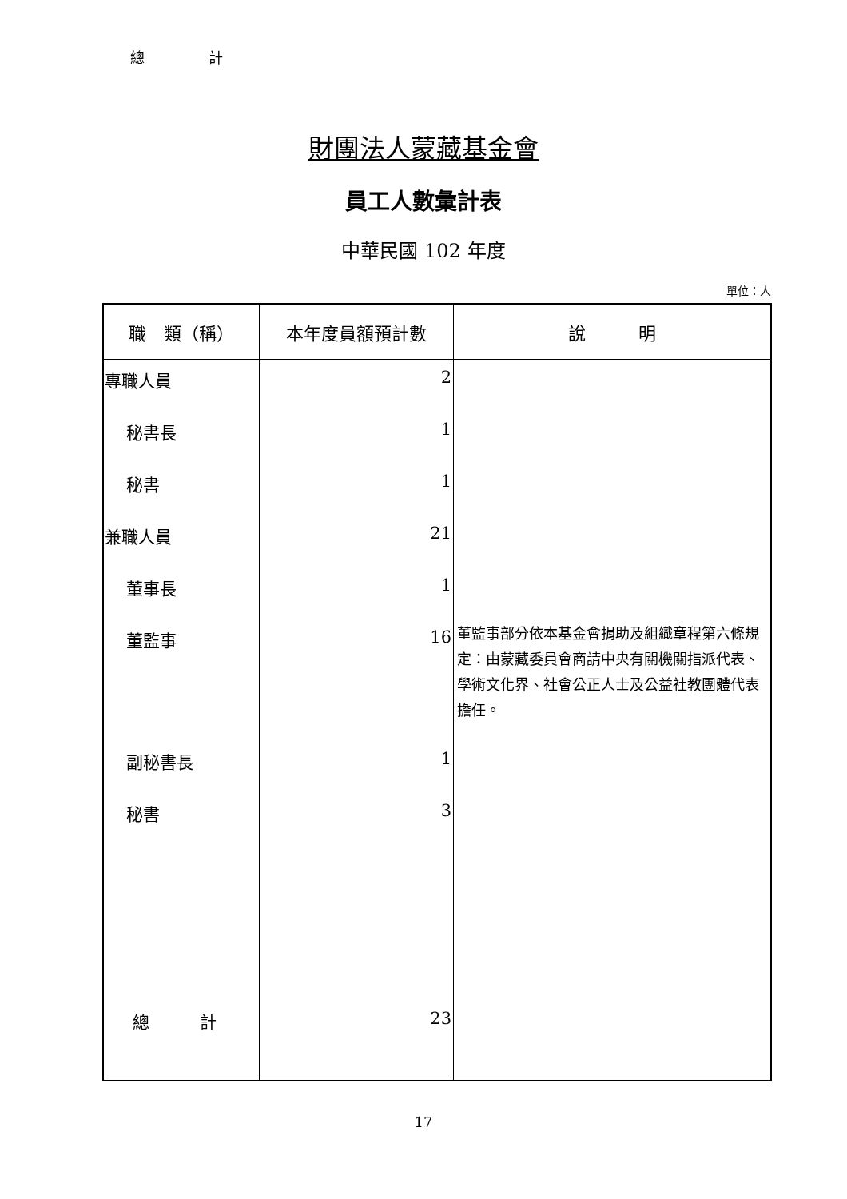總計
財團法人蒙藏基金會
員工人數彙計表
中華民國 102 年度
單位：人
| 職 類（稱） | 本年度員額預計數 | 說 明 |
| --- | --- | --- |
| 專職人員 | 2 | |
| 秘書長 | 1 | |
| 秘書 | 1 | |
| 兼職人員 | 21 | |
| 董事長 | 1 | |
| 董監事 | 16 | 董監事部分依本基金會捐助及組織章程第六條規定：由蒙藏委員會商請中央有關機關指派代表、學術文化界、社會公正人士及公益社教團體代表擔任。 |
| 副秘書長 | 1 | |
| 秘書 | 3 | |
| 總 計 | 23 | |
17